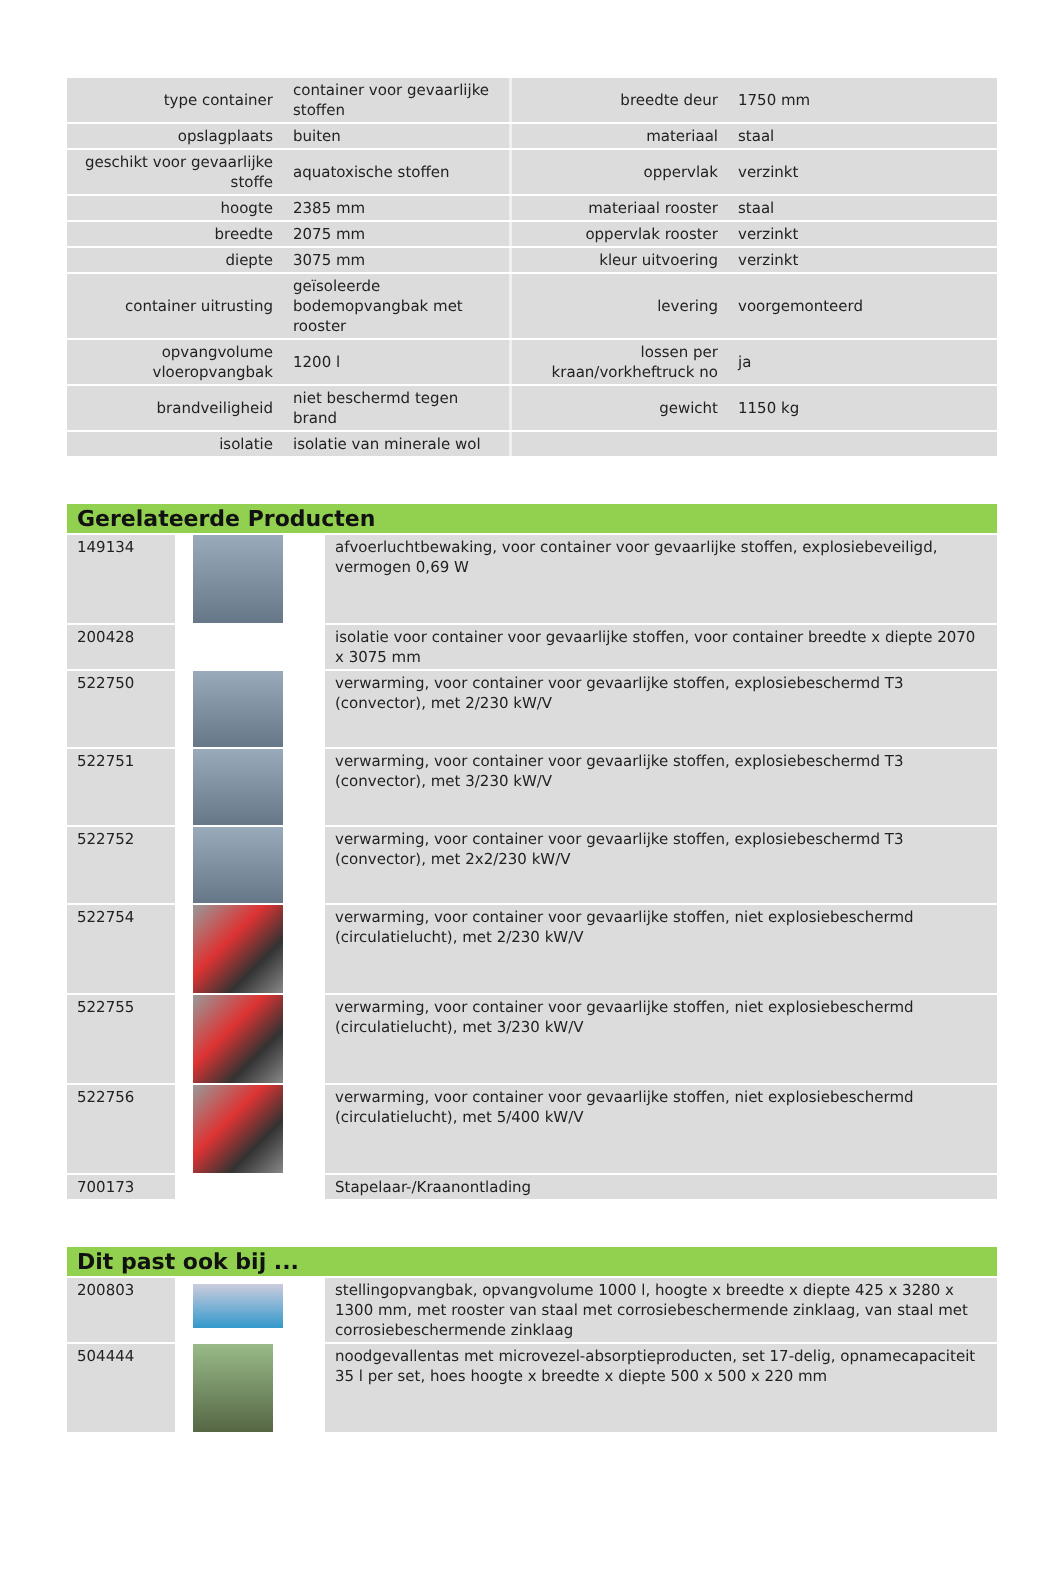| type container | container voor gevaarlijke stoffen | breedte deur | 1750 mm |
| opslagplaats | buiten | materiaal | staal |
| geschikt voor gevaarlijke stoffe | aquatoxische stoffen | oppervlak | verzinkt |
| hoogte | 2385 mm | materiaal rooster | staal |
| breedte | 2075 mm | oppervlak rooster | verzinkt |
| diepte | 3075 mm | kleur uitvoering | verzinkt |
| container uitrusting | geïsoleerde bodemopvangbak met rooster | levering | voorgemonteerd |
| opvangvolume vloeropvangbak | 1200 l | lossen per kraan/vorkheftruck no | ja |
| brandveiligheid | niet beschermd tegen brand | gewicht | 1150 kg |
| isolatie | isolatie van minerale wol | | |
Gerelateerde Producten
| 149134 | | afvoerluchtbewaking, voor container voor gevaarlijke stoffen, explosiebeveiligd, vermogen 0,69 W |
| 200428 | | isolatie voor container voor gevaarlijke stoffen, voor container breedte x diepte 2070 x 3075 mm |
| 522750 | | verwarming, voor container voor gevaarlijke stoffen, explosiebeschermd T3 (convector), met 2/230 kW/V |
| 522751 | | verwarming, voor container voor gevaarlijke stoffen, explosiebeschermd T3 (convector), met 3/230 kW/V |
| 522752 | | verwarming, voor container voor gevaarlijke stoffen, explosiebeschermd T3 (convector), met 2x2/230 kW/V |
| 522754 | | verwarming, voor container voor gevaarlijke stoffen, niet explosiebeschermd (circulatielucht), met 2/230 kW/V |
| 522755 | | verwarming, voor container voor gevaarlijke stoffen, niet explosiebeschermd (circulatielucht), met 3/230 kW/V |
| 522756 | | verwarming, voor container voor gevaarlijke stoffen, niet explosiebeschermd (circulatielucht), met 5/400 kW/V |
| 700173 | | Stapelaar-/Kraanontlading |
Dit past ook bij ...
| 200803 | | stellingopvangbak, opvangvolume 1000 l, hoogte x breedte x diepte 425 x 3280 x 1300 mm, met rooster van staal met corrosiebeschermende zinklaag, van staal met corrosiebeschermende zinklaag |
| 504444 | | noodgevallentas met microvezel-absorptieproducten, set 17-delig, opnamecapaciteit 35 l per set, hoes hoogte x breedte x diepte 500 x 500 x 220 mm |